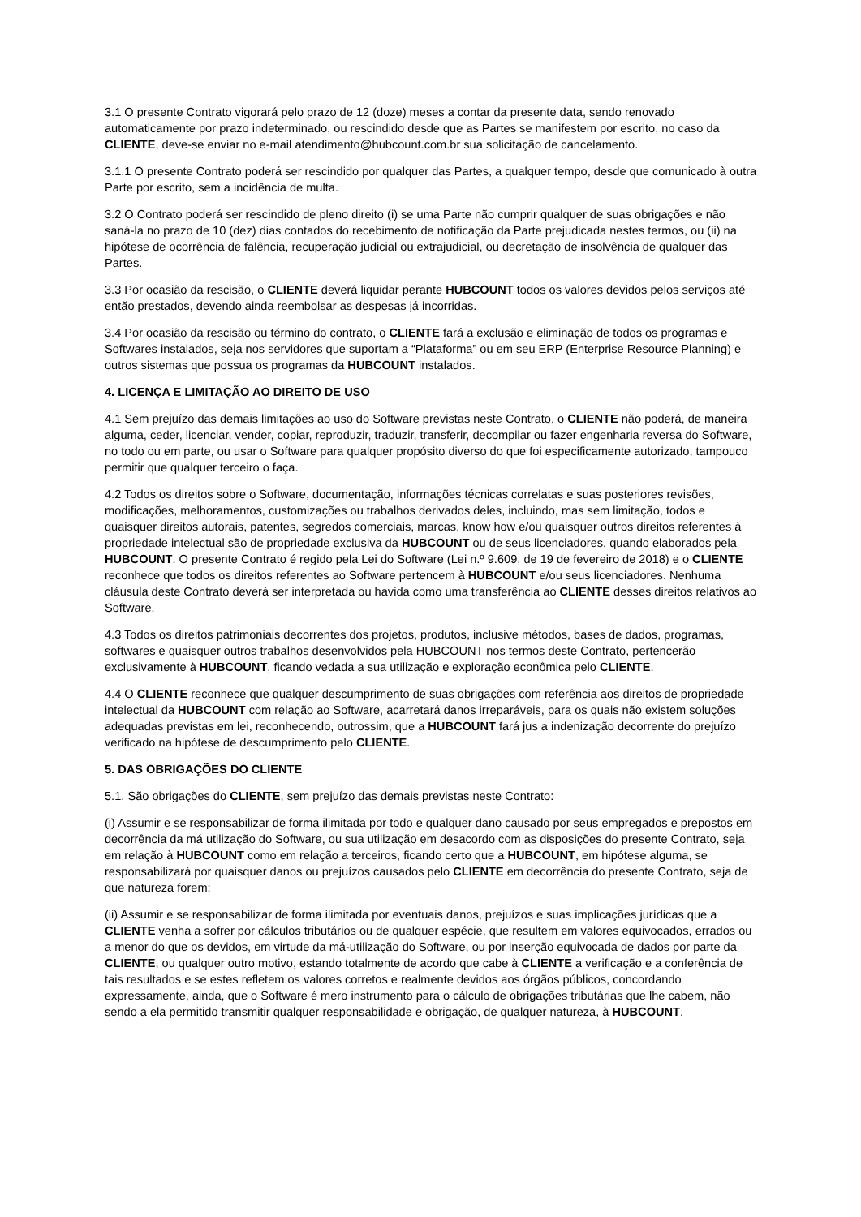3.1 O presente Contrato vigorará pelo prazo de 12 (doze) meses a contar da presente data, sendo renovado automaticamente por prazo indeterminado, ou rescindido desde que as Partes se manifestem por escrito, no caso da CLIENTE, deve-se enviar no e-mail atendimento@hubcount.com.br sua solicitação de cancelamento.
3.1.1 O presente Contrato poderá ser rescindido por qualquer das Partes, a qualquer tempo, desde que comunicado à outra Parte por escrito, sem a incidência de multa.
3.2 O Contrato poderá ser rescindido de pleno direito (i) se uma Parte não cumprir qualquer de suas obrigações e não saná-la no prazo de 10 (dez) dias contados do recebimento de notificação da Parte prejudicada nestes termos, ou (ii) na hipótese de ocorrência de falência, recuperação judicial ou extrajudicial, ou decretação de insolvência de qualquer das Partes.
3.3 Por ocasião da rescisão, o CLIENTE deverá liquidar perante HUBCOUNT todos os valores devidos pelos serviços até então prestados, devendo ainda reembolsar as despesas já incorridas.
3.4 Por ocasião da rescisão ou término do contrato, o CLIENTE fará a exclusão e eliminação de todos os programas e Softwares instalados, seja nos servidores que suportam a “Plataforma” ou em seu ERP (Enterprise Resource Planning) e outros sistemas que possua os programas da HUBCOUNT instalados.
4. LICENÇA E LIMITAÇÃO AO DIREITO DE USO
4.1 Sem prejuízo das demais limitações ao uso do Software previstas neste Contrato, o CLIENTE não poderá, de maneira alguma, ceder, licenciar, vender, copiar, reproduzir, traduzir, transferir, decompilar ou fazer engenharia reversa do Software, no todo ou em parte, ou usar o Software para qualquer propósito diverso do que foi especificamente autorizado, tampouco permitir que qualquer terceiro o faça.
4.2 Todos os direitos sobre o Software, documentação, informações técnicas correlatas e suas posteriores revisões, modificações, melhoramentos, customizações ou trabalhos derivados deles, incluindo, mas sem limitação, todos e quaisquer direitos autorais, patentes, segredos comerciais, marcas, know how e/ou quaisquer outros direitos referentes à propriedade intelectual são de propriedade exclusiva da HUBCOUNT ou de seus licenciadores, quando elaborados pela HUBCOUNT. O presente Contrato é regido pela Lei do Software (Lei n.º 9.609, de 19 de fevereiro de 2018) e o CLIENTE reconhece que todos os direitos referentes ao Software pertencem à HUBCOUNT e/ou seus licenciadores. Nenhuma cláusula deste Contrato deverá ser interpretada ou havida como uma transferência ao CLIENTE desses direitos relativos ao Software.
4.3 Todos os direitos patrimoniais decorrentes dos projetos, produtos, inclusive métodos, bases de dados, programas, softwares e quaisquer outros trabalhos desenvolvidos pela HUBCOUNT nos termos deste Contrato, pertencerão exclusivamente à HUBCOUNT, ficando vedada a sua utilização e exploração econômica pelo CLIENTE.
4.4 O CLIENTE reconhece que qualquer descumprimento de suas obrigações com referência aos direitos de propriedade intelectual da HUBCOUNT com relação ao Software, acarretará danos irreparáveis, para os quais não existem soluções adequadas previstas em lei, reconhecendo, outrossim, que a HUBCOUNT fará jus a indenização decorrente do prejuízo verificado na hipótese de descumprimento pelo CLIENTE.
5. DAS OBRIGAÇÕES DO CLIENTE
5.1. São obrigações do CLIENTE, sem prejuízo das demais previstas neste Contrato:
(i) Assumir e se responsabilizar de forma ilimitada por todo e qualquer dano causado por seus empregados e prepostos em decorrência da má utilização do Software, ou sua utilização em desacordo com as disposições do presente Contrato, seja em relação à HUBCOUNT como em relação a terceiros, ficando certo que a HUBCOUNT, em hipótese alguma, se responsabilizará por quaisquer danos ou prejuízos causados pelo CLIENTE em decorrência do presente Contrato, seja de que natureza forem;
(ii) Assumir e se responsabilizar de forma ilimitada por eventuais danos, prejuízos e suas implicações jurídicas que a CLIENTE venha a sofrer por cálculos tributários ou de qualquer espécie, que resultem em valores equivocados, errados ou a menor do que os devidos, em virtude da má-utilização do Software, ou por inserção equivocada de dados por parte da CLIENTE, ou qualquer outro motivo, estando totalmente de acordo que cabe à CLIENTE a verificação e a conferência de tais resultados e se estes refletem os valores corretos e realmente devidos aos órgãos públicos, concordando expressamente, ainda, que o Software é mero instrumento para o cálculo de obrigações tributárias que lhe cabem, não sendo a ela permitido transmitir qualquer responsabilidade e obrigação, de qualquer natureza, à HUBCOUNT.